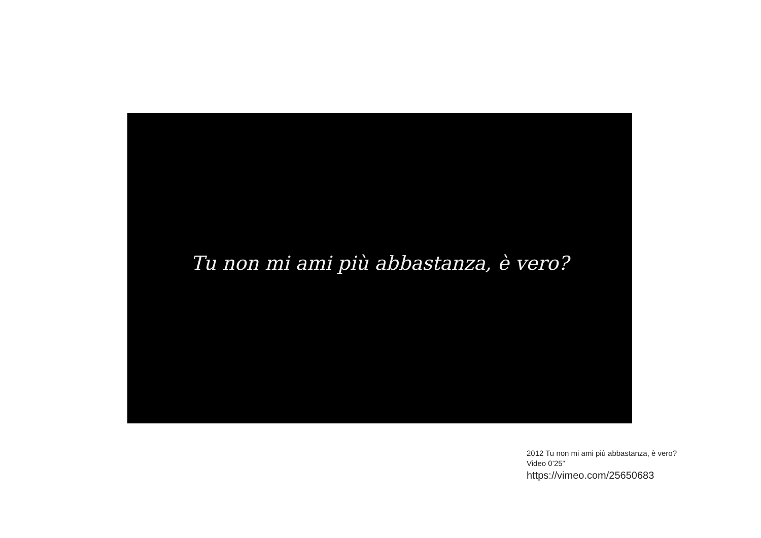Tu non mi ami più abbastanza, è vero?
2012 Tu non mi ami più abbastanza, è vero?
Video 0’25”
https://vimeo.com/25650683